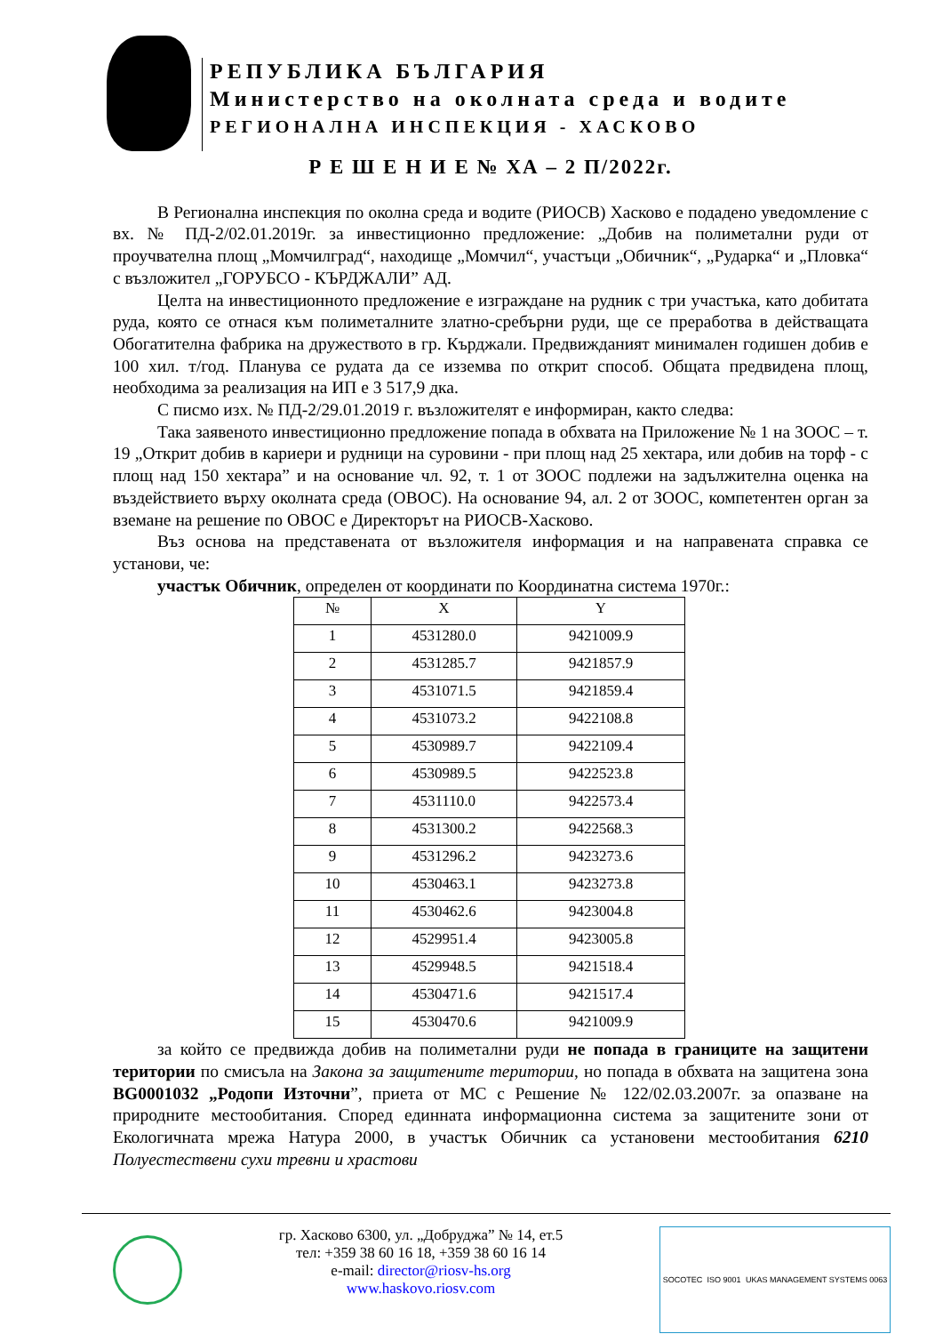РЕПУБЛИКА БЪЛГАРИЯ
Министерство на околната среда и водите
РЕГИОНАЛНА ИНСПЕКЦИЯ - ХАСКОВО
Р Е Ш Е Н И Е № ХА – 2 П/2022г.
В Регионална инспекция по околна среда и водите (РИОСВ) Хасково е подадено уведомление с вх. № ПД-2/02.01.2019г. за инвестиционно предложение: „Добив на полиметални руди от проучвателна площ „Момчилград“, находище „Момчил“, участъци „Обичник“, „Рударка“ и „Пловка“ с възложител „ГОРУБСО - КЪРДЖАЛИ” АД.
Целта на инвестиционното предложение е изграждане на рудник с три участъка, като добитата руда, която се отнася към полиметалните златно-сребърни руди, ще се преработва в действащата Обогатителна фабрика на дружеството в гр. Кърджали. Предвижданият минимален годишен добив е 100 хил. т/год. Планува се рудата да се изземва по открит способ. Общата предвидена площ, необходима за реализация на ИП е 3 517,9 дка.
С писмо изх. № ПД-2/29.01.2019 г. възложителят е информиран, както следва:
Така заявеното инвестиционно предложение попада в обхвата на Приложение № 1 на ЗООС – т. 19 „Открит добив в кариери и рудници на суровини - при площ над 25 хектара, или добив на торф - с площ над 150 хектара” и на основание чл. 92, т. 1 от ЗООС подлежи на задължителна оценка на въздействието върху околната среда (ОВОС). На основание 94, ал. 2 от ЗООС, компетентен орган за вземане на решение по ОВОС е Директорът на РИОСВ-Хасково.
Въз основа на представената от възложителя информация и на направената справка се установи, че:
участък Обичник, определен от координати по Координатна система 1970г.:
| № | X | Y |
| --- | --- | --- |
| 1 | 4531280.0 | 9421009.9 |
| 2 | 4531285.7 | 9421857.9 |
| 3 | 4531071.5 | 9421859.4 |
| 4 | 4531073.2 | 9422108.8 |
| 5 | 4530989.7 | 9422109.4 |
| 6 | 4530989.5 | 9422523.8 |
| 7 | 4531110.0 | 9422573.4 |
| 8 | 4531300.2 | 9422568.3 |
| 9 | 4531296.2 | 9423273.6 |
| 10 | 4530463.1 | 9423273.8 |
| 11 | 4530462.6 | 9423004.8 |
| 12 | 4529951.4 | 9423005.8 |
| 13 | 4529948.5 | 9421518.4 |
| 14 | 4530471.6 | 9421517.4 |
| 15 | 4530470.6 | 9421009.9 |
за който се предвижда добив на полиметални руди не попада в границите на защитени територии по смисъла на Закона за защитените територии, но попада в обхвата на защитена зона BG0001032 „Родопи Източни”, приета от МС с Решение № 122/02.03.2007г. за опазване на природните местообитания. Според единната информационна система за защитените зони от Екологичната мрежа Натура 2000, в участък Обичник са установени местообитания 6210 Полуестествени сухи тревни и храстови
гр. Хасково 6300, ул. „Добруджа” № 14, ет.5
тел: +359 38 60 16 18, +359 38 60 16 14
e-mail: director@riosv-hs.org
www.haskovo.riosv.com
SOCOTEC ISO 9001 UKAS MANAGEMENT SYSTEMS 0063